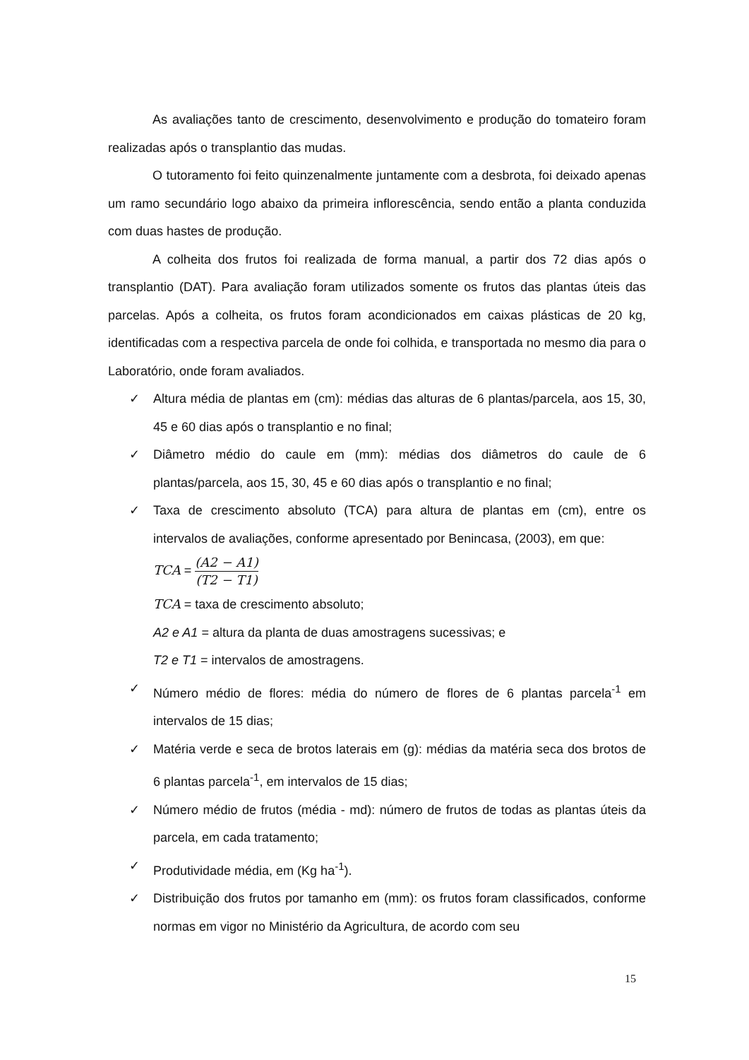As avaliações tanto de crescimento, desenvolvimento e produção do tomateiro foram realizadas após o transplantio das mudas.
O tutoramento foi feito quinzenalmente juntamente com a desbrota, foi deixado apenas um ramo secundário logo abaixo da primeira inflorescência, sendo então a planta conduzida com duas hastes de produção.
A colheita dos frutos foi realizada de forma manual, a partir dos 72 dias após o transplantio (DAT). Para avaliação foram utilizados somente os frutos das plantas úteis das parcelas. Após a colheita, os frutos foram acondicionados em caixas plásticas de 20 kg, identificadas com a respectiva parcela de onde foi colhida, e transportada no mesmo dia para o Laboratório, onde foram avaliados.
✓ Altura média de plantas em (cm): médias das alturas de 6 plantas/parcela, aos 15, 30, 45 e 60 dias após o transplantio e no final;
✓ Diâmetro médio do caule em (mm): médias dos diâmetros do caule de 6 plantas/parcela, aos 15, 30, 45 e 60 dias após o transplantio e no final;
✓ Taxa de crescimento absoluto (TCA) para altura de plantas em (cm), entre os intervalos de avaliações, conforme apresentado por Benincasa, (2003), em que:
TCA = (A2 − A1) (T2 − T1)
TCA = taxa de crescimento absoluto;
A2 e A1 = altura da planta de duas amostragens sucessivas; e
T2 e T1 = intervalos de amostragens.
✓ Número médio de flores: média do número de flores de 6 plantas parcela<sup>-1</sup> em intervalos de 15 dias;
✓ Matéria verde e seca de brotos laterais em (g): médias da matéria seca dos brotos de 6 plantas parcela<sup>-1</sup>, em intervalos de 15 dias;
✓ Número médio de frutos (média - md): número de frutos de todas as plantas úteis da parcela, em cada tratamento;
✓ Produtividade média, em (Kg ha<sup>-1</sup>).
✓ Distribuição dos frutos por tamanho em (mm): os frutos foram classificados, conforme normas em vigor no Ministério da Agricultura, de acordo com seu
15